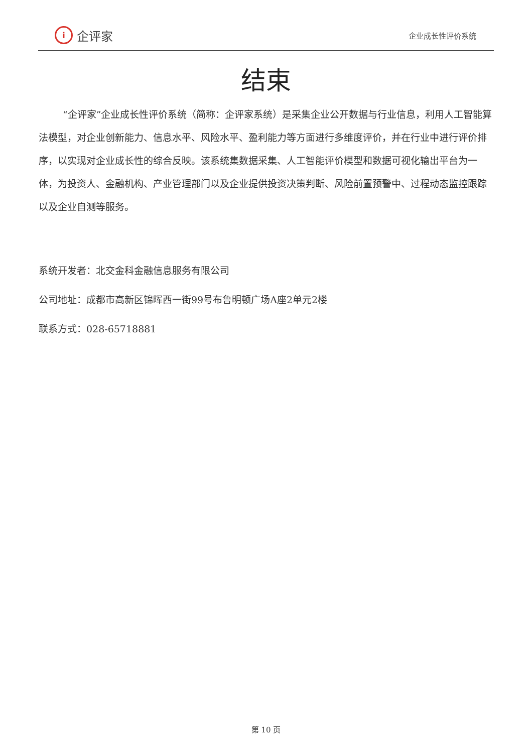i企评家
企业成长性评价系统
结束
“企评家”企业成长性评价系统（简称：企评家系统）是采集企业公开数据与行业信息，利用人工智能算法模型，对企业创新能力、信息水平、风险水平、盈利能力等方面进行多维度评价，并在行业中进行评价排序，以实现对企业成长性的综合反映。该系统集数据采集、人工智能评价模型和数据可视化输出平台为一体，为投资人、金融机构、产业管理部门以及企业提供投资决策判断、风险前置预警中、过程动态监控跟踪以及企业自测等服务。
系统开发者：北交金科金融信息服务有限公司
公司地址：成都市高新区锦晖西一街99号布鲁明顿广场A座2单元2楼
联系方式：028-65718881
第 10 页